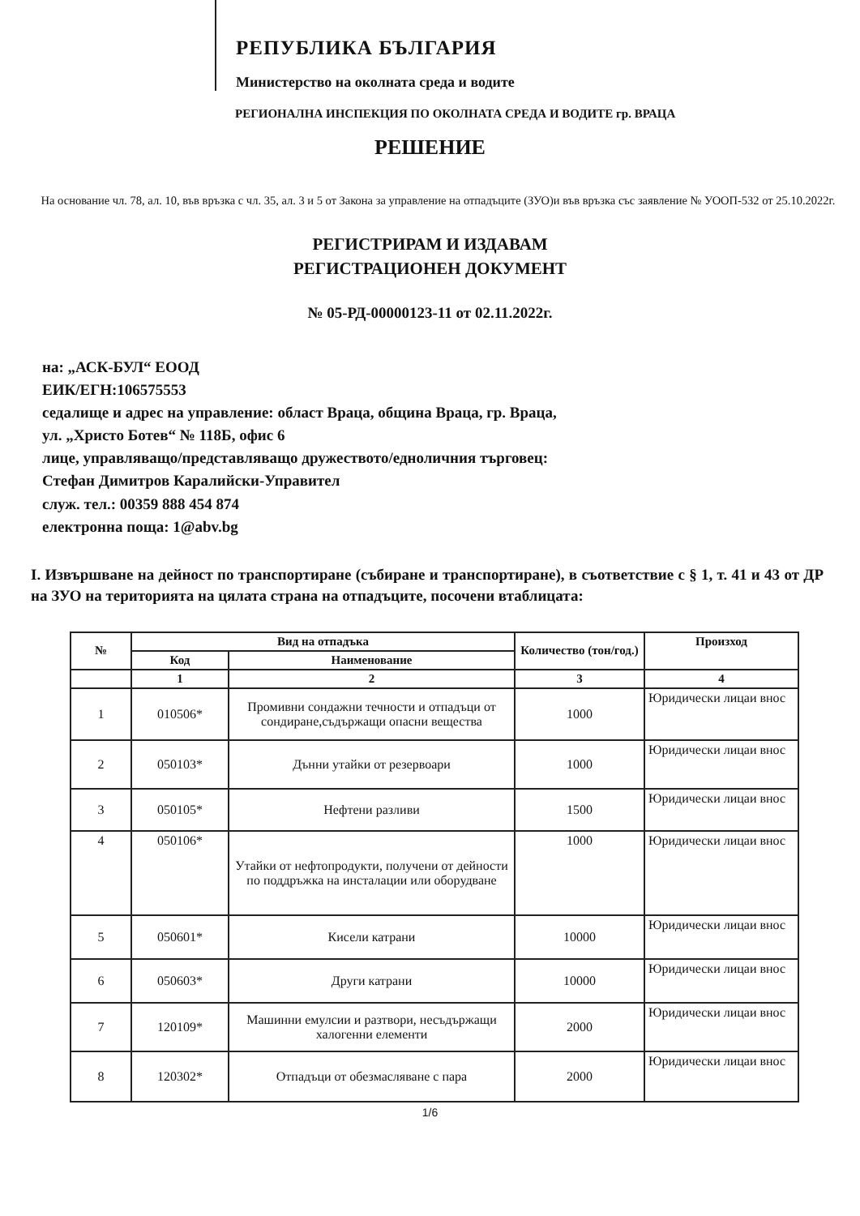РЕПУБЛИКА БЪЛГАРИЯ
Министерство на околната среда и водите
РЕГИОНАЛНА ИНСПЕКЦИЯ ПО ОКОЛНАТА СРЕДА И ВОДИТЕ гр. ВРАЦА
РЕШЕНИЕ
На основание чл. 78, ал. 10, във връзка с чл. 35, ал. 3 и 5 от Закона за управление на отпадъците (ЗУО)и във връзка със заявление № УООП-532 от 25.10.2022г.
РЕГИСТРИРАМ И ИЗДАВАМ
РЕГИСТРАЦИОНЕН ДОКУМЕНТ
№ 05-РД-00000123-11 от 02.11.2022г.
на: „АСК-БУЛ“ ЕООД
ЕИК/ЕГН:106575553
седалище и адрес на управление: област Враца, община Враца, гр. Враца,
ул. „Христо Ботев“ № 118Б, офис 6
лице, управляващо/представляващо дружеството/едноличния търговец:
Стефан Димитров Каралийски-Управител
служ. тел.: 00359 888 454 874
електронна поща: 1@abv.bg
I. Извършване на дейност по транспортиране (събиране и транспортиране), в съответствие с § 1, т. 41 и 43 от ДР на ЗУО на територията на цялата страна на отпадъците, посочени втаблицата:
| № | Вид на отпадъка | | Количество (тон/год.) | Произход |
| --- | --- | --- | --- | --- |
| | Код | Наименование | | |
| | 1 | 2 | 3 | 4 |
| 1 | 010506* | Промивни сондажни течности и отпадъци от сондиране,съдържащи опасни вещества | 1000 | Юридически лицаи внос |
| 2 | 050103* | Дънни утайки от резервоари | 1000 | Юридически лицаи внос |
| 3 | 050105* | Нефтени разливи | 1500 | Юридически лицаи внос |
| 4 | 050106* | Утайки от нефтопродукти, получени от дейности по поддръжка на инсталации или оборудване | 1000 | Юридически лицаи внос |
| 5 | 050601* | Кисели катрани | 10000 | Юридически лицаи внос |
| 6 | 050603* | Други катрани | 10000 | Юридически лицаи внос |
| 7 | 120109* | Машинни емулсии и разтвори, несъдържащи халогенни елементи | 2000 | Юридически лицаи внос |
| 8 | 120302* | Отпадъци от обезмасляване с пара | 2000 | Юридически лицаи внос |
1/6